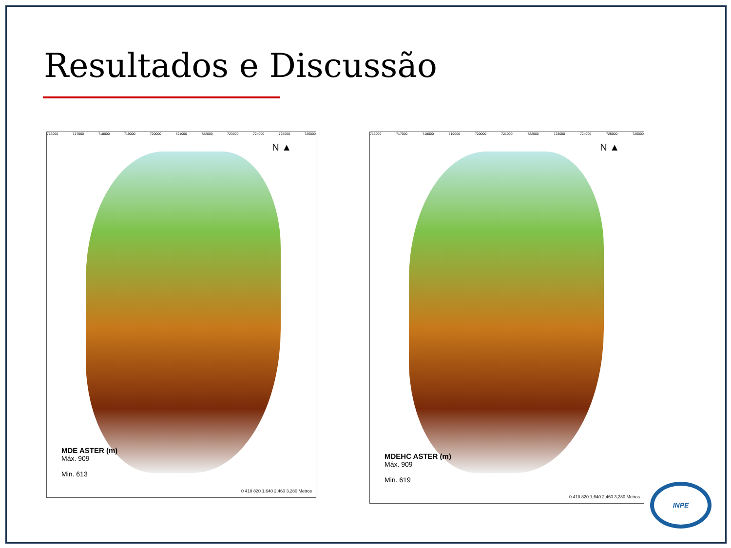Resultados e Discussão
716000 717000 718000 719000 720000 721000 722000 723000 724000 725000 726000
N ▲
MDE ASTER (m)
Máx. 909
Min. 613
0 410 820 1,640 2,460 3,280 Metros
716000 717000 718000 719000 720000 721000 722000 723000 724000 725000 726000
N ▲
MDEHC ASTER (m)
Máx. 909
Min. 619
0 410 820 1,640 2,460 3,280 Metros
INPE